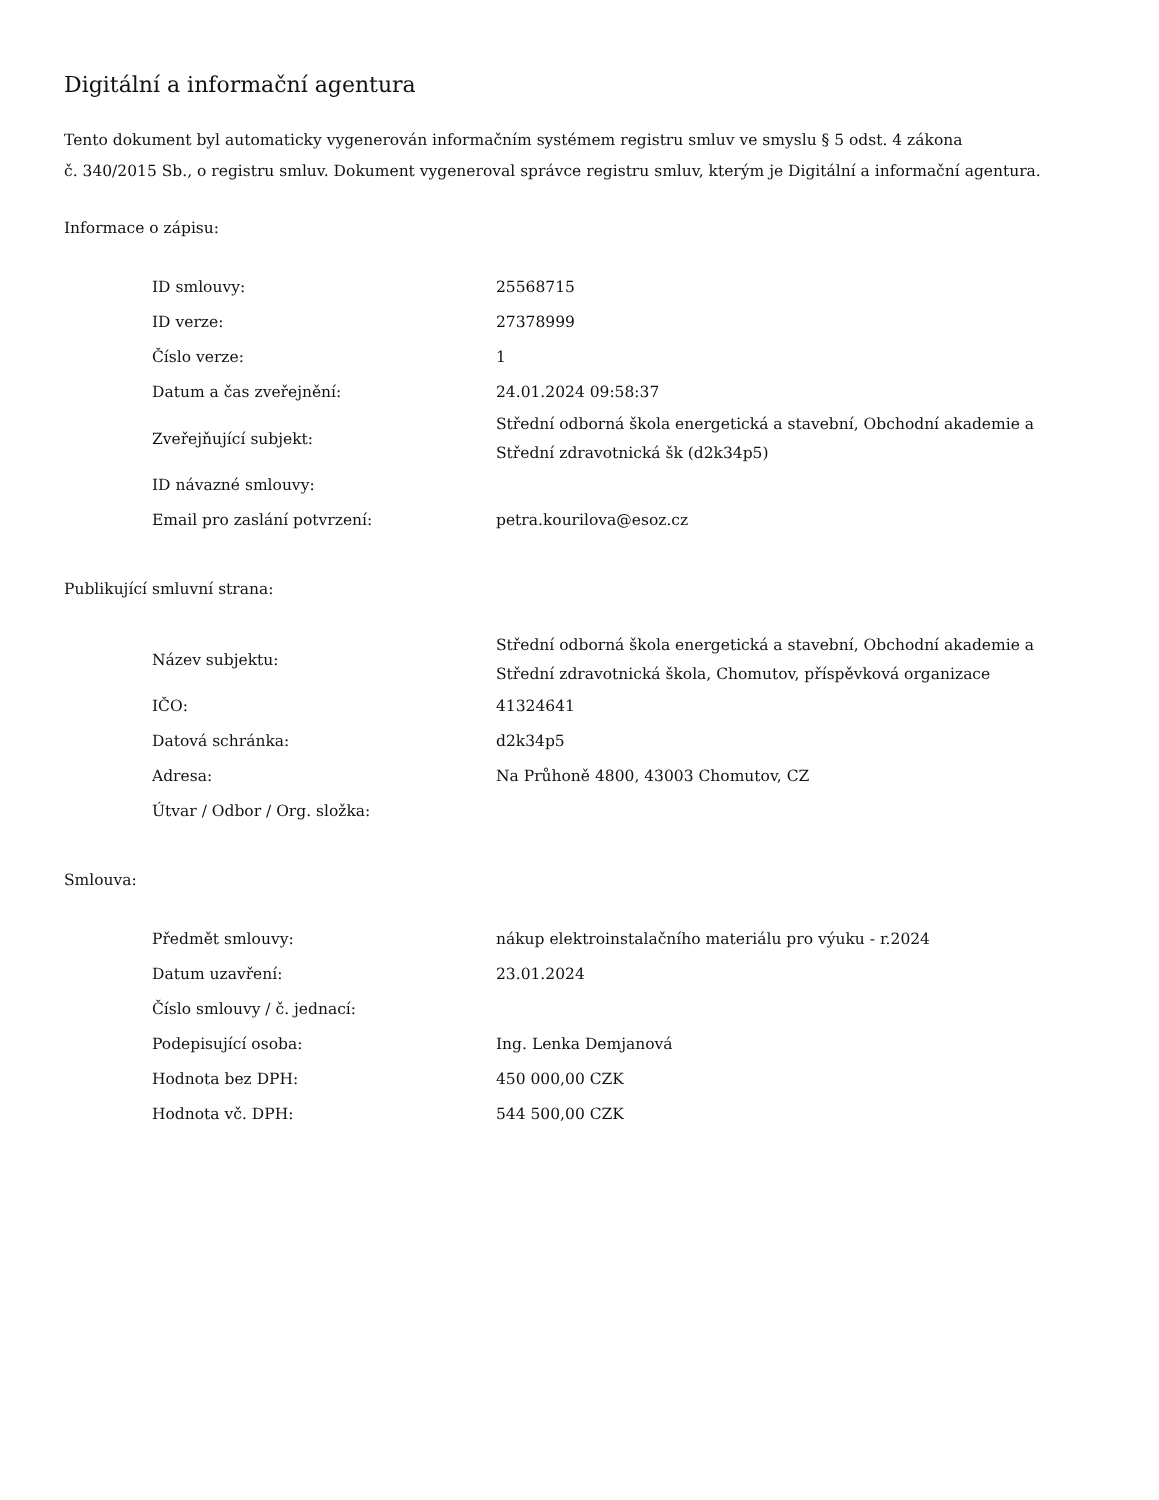Digitální a informační agentura
Tento dokument byl automaticky vygenerován informačním systémem registru smluv ve smyslu § 5 odst. 4 zákona
č. 340/2015 Sb., o registru smluv. Dokument vygeneroval správce registru smluv, kterým je Digitální a informační agentura.
Informace o zápisu:
| ID smlouvy: | 25568715 |
| ID verze: | 27378999 |
| Číslo verze: | 1 |
| Datum a čas zveřejnění: | 24.01.2024 09:58:37 |
| Zveřejňující subjekt: | Střední odborná škola energetická a stavební, Obchodní akademie a Střední zdravotnická šk (d2k34p5) |
| ID návazné smlouvy: | |
| Email pro zaslání potvrzení: | petra.kourilova@esoz.cz |
Publikující smluvní strana:
| Název subjektu: | Střední odborná škola energetická a stavební, Obchodní akademie a Střední zdravotnická škola, Chomutov, příspěvková organizace |
| IČO: | 41324641 |
| Datová schránka: | d2k34p5 |
| Adresa: | Na Průhoně 4800, 43003 Chomutov, CZ |
| Útvar / Odbor / Org. složka: | |
Smlouva:
| Předmět smlouvy: | nákup elektroinstalačního materiálu pro výuku - r.2024 |
| Datum uzavření: | 23.01.2024 |
| Číslo smlouvy / č. jednací: | |
| Podepisující osoba: | Ing. Lenka Demjanová |
| Hodnota bez DPH: | 450 000,00 CZK |
| Hodnota vč. DPH: | 544 500,00 CZK |